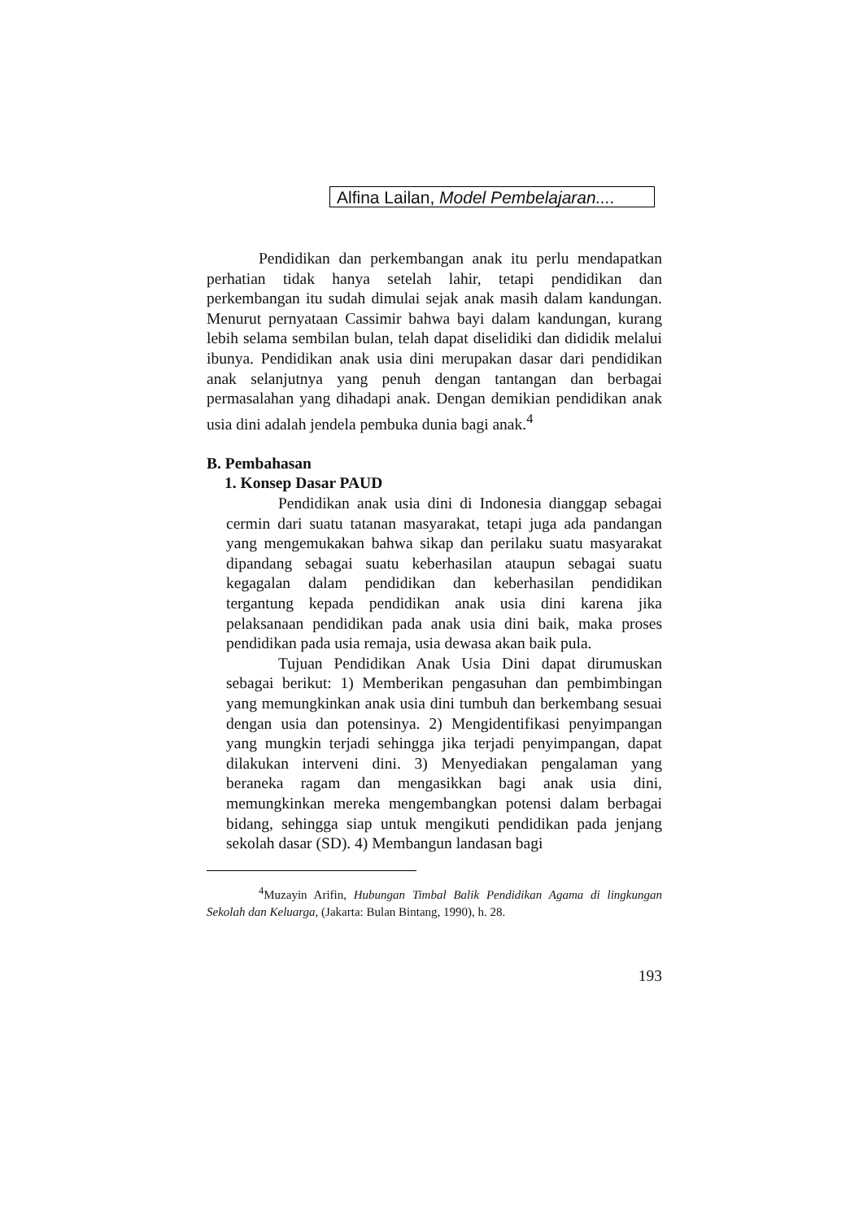Alfina Lailan, Model Pembelajaran....
Pendidikan dan perkembangan anak itu perlu mendapatkan perhatian tidak hanya setelah lahir, tetapi pendidikan dan perkembangan itu sudah dimulai sejak anak masih dalam kandungan. Menurut pernyataan Cassimir bahwa bayi dalam kandungan, kurang lebih selama sembilan bulan, telah dapat diselidiki dan dididik melalui ibunya. Pendidikan anak usia dini merupakan dasar dari pendidikan anak selanjutnya yang penuh dengan tantangan dan berbagai permasalahan yang dihadapi anak. Dengan demikian pendidikan anak usia dini adalah jendela pembuka dunia bagi anak.<sup>4</sup>
B. Pembahasan
1. Konsep Dasar PAUD
Pendidikan anak usia dini di Indonesia dianggap sebagai cermin dari suatu tatanan masyarakat, tetapi juga ada pandangan yang mengemukakan bahwa sikap dan perilaku suatu masyarakat dipandang sebagai suatu keberhasilan ataupun sebagai suatu kegagalan dalam pendidikan dan keberhasilan pendidikan tergantung kepada pendidikan anak usia dini karena jika pelaksanaan pendidikan pada anak usia dini baik, maka proses pendidikan pada usia remaja, usia dewasa akan baik pula.
Tujuan Pendidikan Anak Usia Dini dapat dirumuskan sebagai berikut: 1) Memberikan pengasuhan dan pembimbingan yang memungkinkan anak usia dini tumbuh dan berkembang sesuai dengan usia dan potensinya. 2) Mengidentifikasi penyimpangan yang mungkin terjadi sehingga jika terjadi penyimpangan, dapat dilakukan interveni dini. 3) Menyediakan pengalaman yang beraneka ragam dan mengasikkan bagi anak usia dini, memungkinkan mereka mengembangkan potensi dalam berbagai bidang, sehingga siap untuk mengikuti pendidikan pada jenjang sekolah dasar (SD). 4) Membangun landasan bagi
<sup>4</sup> Muzayin Arifin, Hubungan Timbal Balik Pendidikan Agama di lingkungan Sekolah dan Keluarga, (Jakarta: Bulan Bintang, 1990), h. 28.
193